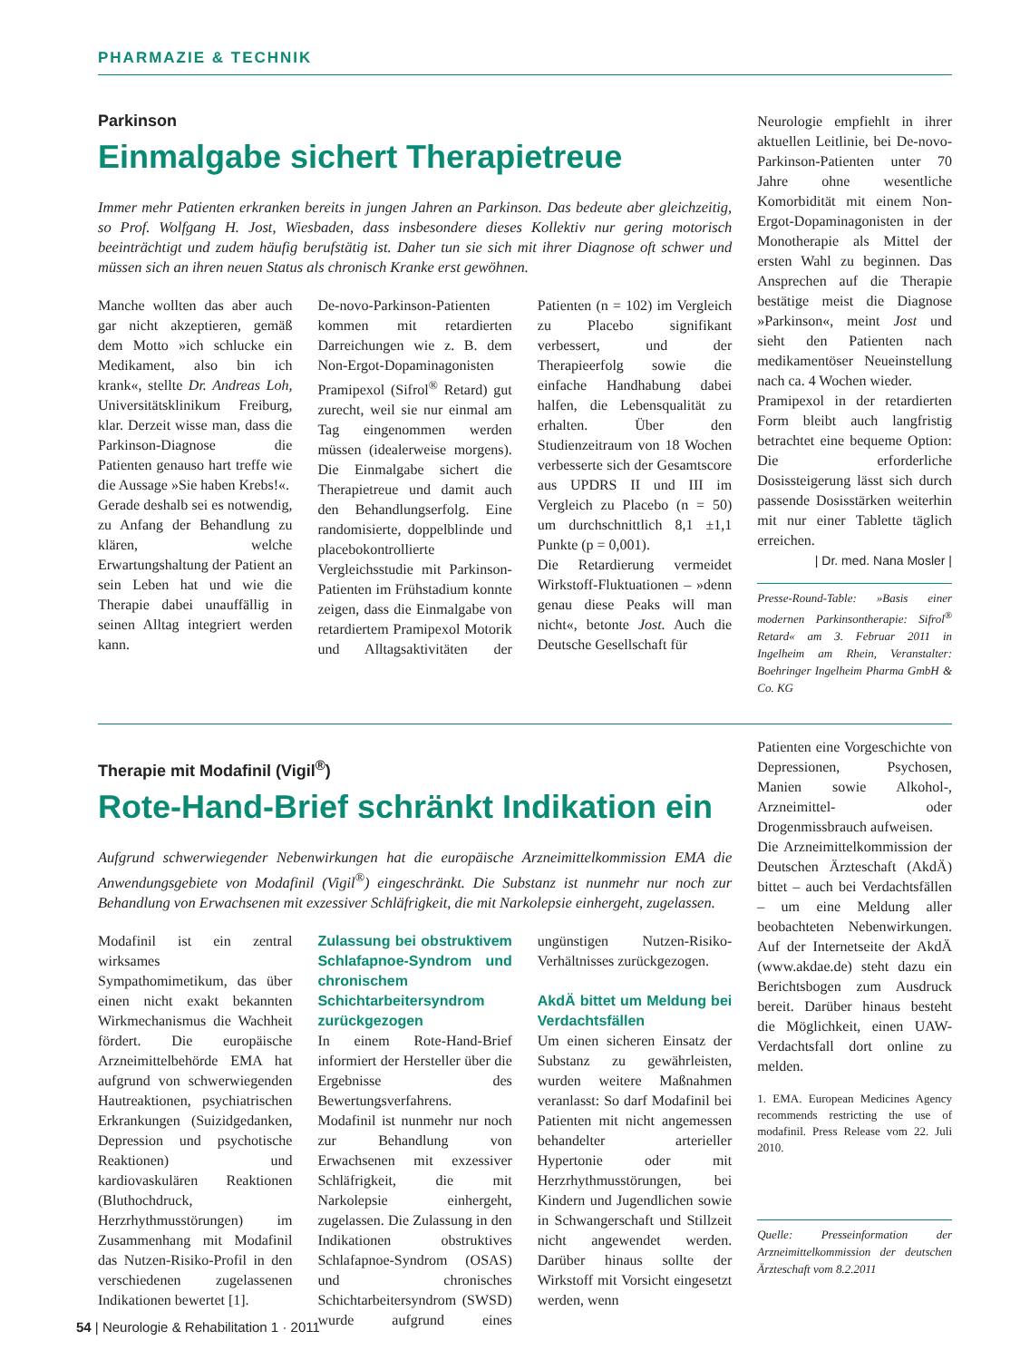PHARMAZIE & TECHNIK
Parkinson
Einmalgabe sichert Therapietreue
Immer mehr Patienten erkranken bereits in jungen Jahren an Parkinson. Das bedeute aber gleichzeitig, so Prof. Wolfgang H. Jost, Wiesbaden, dass insbesondere dieses Kollektiv nur gering motorisch beeinträchtigt und zudem häufig berufstätig ist. Daher tun sie sich mit ihrer Diagnose oft schwer und müssen sich an ihren neuen Status als chronisch Kranke erst gewöhnen.
Manche wollten das aber auch gar nicht akzeptieren, gemäß dem Motto »ich schlucke ein Medikament, also bin ich krank«, stellte Dr. Andreas Loh, Universitätsklinikum Freiburg, klar. Derzeit wisse man, dass die Parkinson-Diagnose die Patienten genauso hart treffe wie die Aussage »Sie haben Krebs!«.
Gerade deshalb sei es notwendig, zu Anfang der Behandlung zu klären, welche Erwartungshaltung der Patient an sein Leben hat und wie die Therapie dabei unauffällig in seinen Alltag integriert werden kann.
De-novo-Parkinson-Patienten kommen mit retardierten Darreichungen wie z. B. dem Non-Ergot-Dopaminagonisten Pramipexol (Sifrol<sup>®</sup> Retard) gut zurecht, weil sie nur einmal am Tag eingenommen werden müssen (idealerweise morgens). Die Einmalgabe sichert die Therapietreue und damit auch den Behandlungserfolg. Eine randomisierte, doppelblinde und placebokontrollierte Vergleichsstudie mit Parkinson-Patienten im Frühstadium konnte zeigen, dass die Einmalgabe von retardiertem Pramipexol Motorik und Alltagsaktivitäten der Patienten (n = 102) im Vergleich zu Placebo signifikant verbessert, und der Therapieerfolg sowie die einfache Handhabung dabei halfen, die Lebensqualität zu erhalten. Über den Studienzeitraum von 18 Wochen verbesserte sich der Gesamtscore aus UPDRS II und III im Vergleich zu Placebo (n = 50) um durchschnittlich 8,1 ±1,1 Punkte (p = 0,001).
Die Retardierung vermeidet Wirkstoff-Fluktuationen – »denn genau diese Peaks will man nicht«, betonte Jost. Auch die Deutsche Gesellschaft für
Neurologie empfiehlt in ihrer aktuellen Leitlinie, bei De-novo-Parkinson-Patienten unter 70 Jahre ohne wesentliche Komorbidität mit einem Non-Ergot-Dopaminagonisten in der Monotherapie als Mittel der ersten Wahl zu beginnen. Das Ansprechen auf die Therapie bestätige meist die Diagnose »Parkinson«, meint Jost und sieht den Patienten nach medikamentöser Neueinstellung nach ca. 4 Wochen wieder.
Pramipexol in der retardierten Form bleibt auch langfristig betrachtet eine bequeme Option: Die erforderliche Dosissteigerung lässt sich durch passende Dosisstärken weiterhin mit nur einer Tablette täglich erreichen.
| Dr. med. Nana Mosler |
Presse-Round-Table: »Basis einer modernen Parkinsontherapie: Sifrol<sup>®</sup> Retard« am 3. Februar 2011 in Ingelheim am Rhein, Veranstalter: Boehringer Ingelheim Pharma GmbH & Co. KG
Therapie mit Modafinil (Vigil<sup>®</sup>)
Rote-Hand-Brief schränkt Indikation ein
Aufgrund schwerwiegender Nebenwirkungen hat die europäische Arzneimittelkommission EMA die Anwendungsgebiete von Modafinil (Vigil<sup>®</sup>) eingeschränkt. Die Substanz ist nunmehr nur noch zur Behandlung von Erwachsenen mit exzessiver Schläfrigkeit, die mit Narkolepsie einhergeht, zugelassen.
Modafinil ist ein zentral wirksames Sympathomimetikum, das über einen nicht exakt bekannten Wirkmechanismus die Wachheit fördert. Die europäische Arzneimittelbehörde EMA hat aufgrund von schwerwiegenden Hautreaktionen, psychiatrischen Erkrankungen (Suizidgedanken, Depression und psychotische Reaktionen) und kardiovaskulären Reaktionen (Bluthochdruck, Herzrhythmusstörungen) im Zusammenhang mit Modafinil das Nutzen-Risiko-Profil in den verschiedenen zugelassenen Indikationen bewertet [1].
Zulassung bei obstruktivem Schlafapnoe-Syndrom und chronischem Schichtarbeitersyndrom zurückgezogen
In einem Rote-Hand-Brief informiert der Hersteller über die Ergebnisse des Bewertungsverfahrens. Modafinil ist nunmehr nur noch zur Behandlung von Erwachsenen mit exzessiver Schläfrigkeit, die mit Narkolepsie einhergeht, zugelassen. Die Zulassung in den Indikationen obstruktives Schlafapnoe-Syndrom (OSAS) und chronisches Schichtarbeitersyndrom (SWSD) wurde aufgrund eines ungünstigen Nutzen-Risiko-Verhältnisses zurückgezogen.
AkdÄ bittet um Meldung bei Verdachtsfällen
Um einen sicheren Einsatz der Substanz zu gewährleisten, wurden weitere Maßnahmen veranlasst: So darf Modafinil bei Patienten mit nicht angemessen behandelter arterieller Hypertonie oder mit Herzrhythmusstörungen, bei Kindern und Jugendlichen sowie in Schwangerschaft und Stillzeit nicht angewendet werden. Darüber hinaus sollte der Wirkstoff mit Vorsicht eingesetzt werden, wenn
Patienten eine Vorgeschichte von Depressionen, Psychosen, Manien sowie Alkohol-, Arzneimittel- oder Drogenmissbrauch aufweisen.
Die Arzneimittelkommission der Deutschen Ärzteschaft (AkdÄ) bittet – auch bei Verdachtsfällen – um eine Meldung aller beobachteten Nebenwirkungen. Auf der Internetseite der AkdÄ (www.akdae.de) steht dazu ein Berichtsbogen zum Ausdruck bereit. Darüber hinaus besteht die Möglichkeit, einen UAW-Verdachtsfall dort online zu melden.
1. EMA. European Medicines Agency recommends restricting the use of modafinil. Press Release vom 22. Juli 2010.
Quelle: Presseinformation der Arzneimittelkommission der deutschen Ärzteschaft vom 8.2.2011
54 | Neurologie & Rehabilitation 1 · 2011